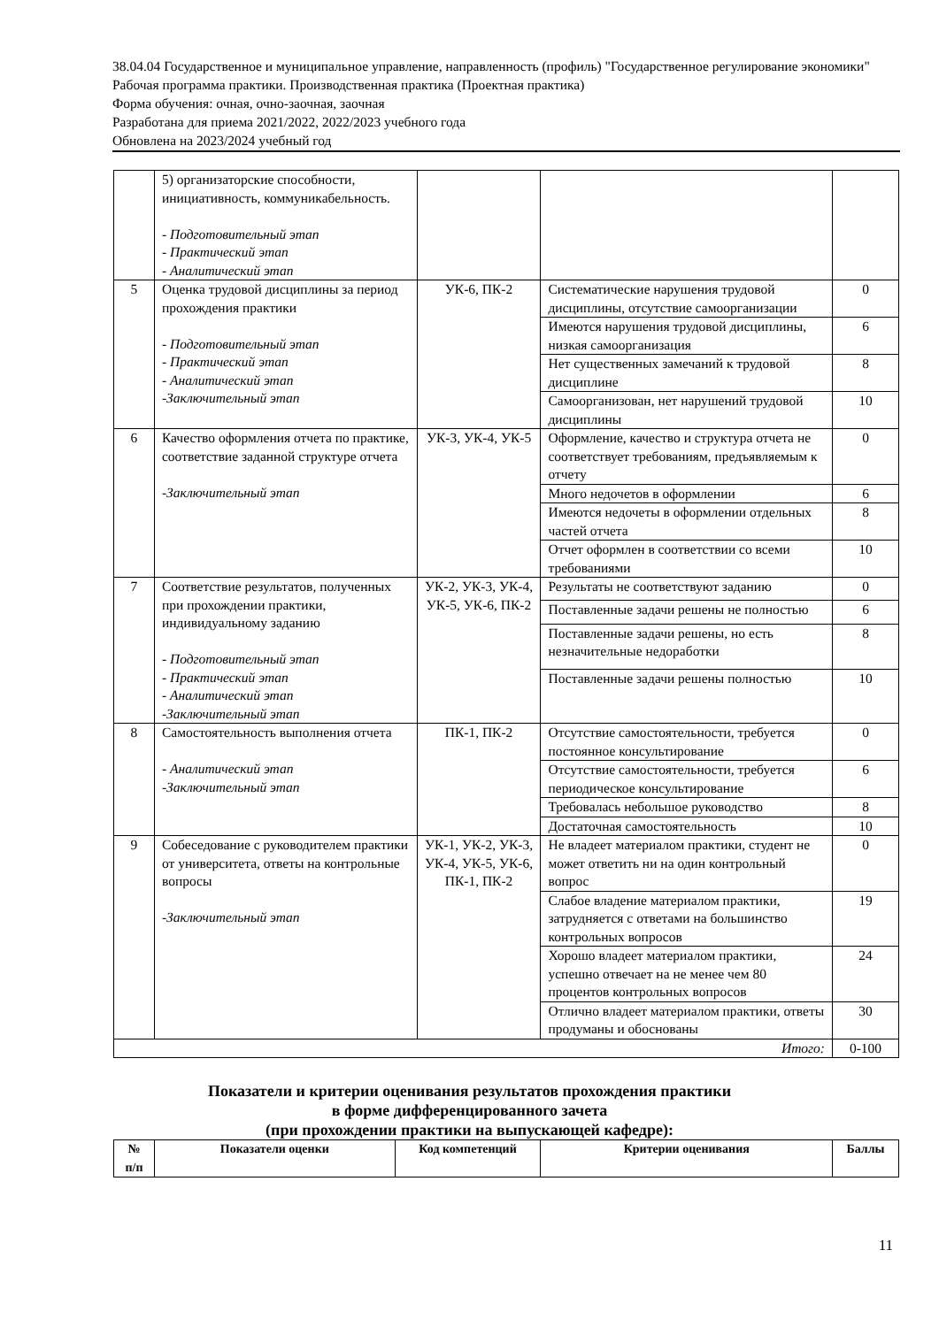38.04.04 Государственное и муниципальное управление, направленность (профиль) "Государственное регулирование экономики"
Рабочая программа практики. Производственная практика (Проектная практика)
Форма обучения: очная, очно-заочная, заочная
Разработана для приема 2021/2022, 2022/2023 учебного года
Обновлена на 2023/2024 учебный год
| | 5) организаторские способности, инициативность, коммуникабельность. - Подготовительный этап - Практический этап - Аналитический этап | | | |
| 5 | Оценка трудовой дисциплины за период прохождения практики - Подготовительный этап - Практический этап - Аналитический этап -Заключительный этап | УК-6, ПК-2 | Систематические нарушения трудовой дисциплины, отсутствие самоорганизации | 0 |
| | | | Имеются нарушения трудовой дисциплины, низкая самоорганизация | 6 |
| | | | Нет существенных замечаний к трудовой дисциплине | 8 |
| | | | Самоорганизован, нет нарушений трудовой дисциплины | 10 |
| 6 | Качество оформления отчета по практике, соответствие заданной структуре отчета -Заключительный этап | УК-3, УК-4, УК-5 | Оформление, качество и структура отчета не соответствует требованиям, предъявляемым к отчету | 0 |
| | | | Много недочетов в оформлении | 6 |
| | | | Имеются недочеты в оформлении отдельных частей отчета | 8 |
| | | | Отчет оформлен в соответствии со всеми требованиями | 10 |
| 7 | Соответствие результатов, полученных при прохождении практики, индивидуальному заданию - Подготовительный этап - Практический этап - Аналитический этап -Заключительный этап | УК-2, УК-3, УК-4, УК-5, УК-6, ПК-2 | Результаты не соответствуют заданию | 0 |
| | | | Поставленные задачи решены не полностью | 6 |
| | | | Поставленные задачи решены, но есть незначительные недоработки | 8 |
| | | | Поставленные задачи решены полностью | 10 |
| 8 | Самостоятельность выполнения отчета - Аналитический этап -Заключительный этап | ПК-1, ПК-2 | Отсутствие самостоятельности, требуется постоянное консультирование | 0 |
| | | | Отсутствие самостоятельности, требуется периодическое консультирование | 6 |
| | | | Требовалась небольшое руководство | 8 |
| | | | Достаточная самостоятельность | 10 |
| 9 | Собеседование с руководителем практики от университета, ответы на контрольные вопросы -Заключительный этап | УК-1, УК-2, УК-3, УК-4, УК-5, УК-6, ПК-1, ПК-2 | Не владеет материалом практики, студент не может ответить ни на один контрольный вопрос | 0 |
| | | | Слабое владение материалом практики, затрудняется с ответами на большинство контрольных вопросов | 19 |
| | | | Хорошо владеет материалом практики, успешно отвечает на не менее чем 80 процентов контрольных вопросов | 24 |
| | | | Отлично владеет материалом практики, ответы продуманы и обоснованы | 30 |
| Итого: | | | | 0-100 |
Показатели и критерии оценивания результатов прохождения практики
в форме дифференцированного зачета
(при прохождении практики на выпускающей кафедре):
| № п/п | Показатели оценки | Код компетенций | Критерии оценивания | Баллы |
| --- | --- | --- | --- | --- |
11